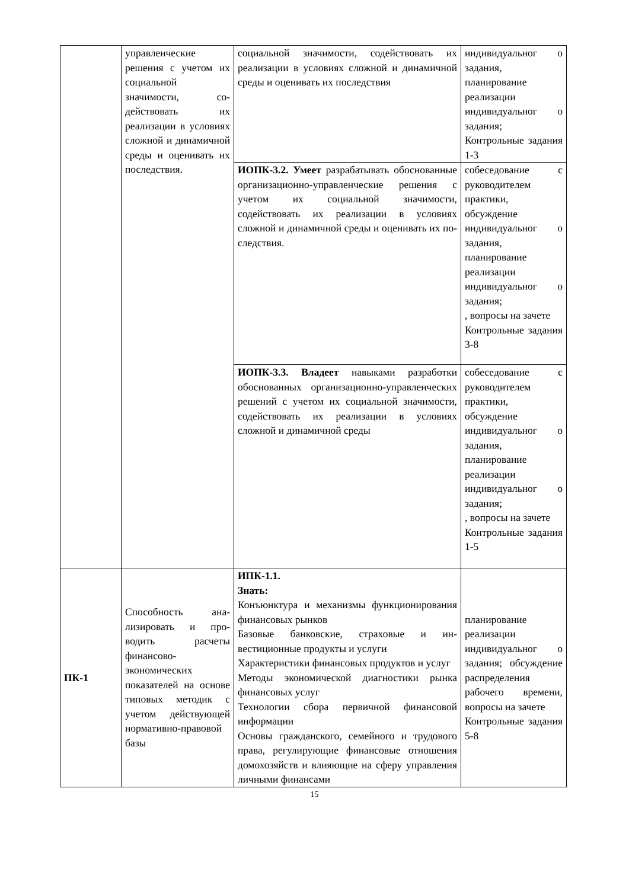| | управленческие решения с учетом их социальной значимости, со­действовать их реализации в условиях сложной и динамичной среды и оцени­вать их послед­ствия. | социальной значимости, содействовать их реализации в условиях сложной и динамичной среды и оценивать их по­следствия | индивидуальног о задания, планирование реализации индивидуальног о задания; Контрольные задания 1-3 |
| | | ИОПК-3.2. Умеет разрабатывать обоснованные организационно-управленческие решения с учетом их социальной значимости, содействовать их реализации в условиях сложной и динамичной среды и оценивать их по­следствия. | собеседование с руководителем практики, обсуждение индивидуальног о задания, планирование реализации индивидуальног о задания; , вопросы на зачете Контрольные задания 3-8 |
| | | ИОПК-3.3. Владеет навыками разра­ботки обоснованных организационно-управленческих решений с учетом их социальной значимости, содействовать их реализации в условиях сложной и динамичной среды | собеседование с руководителем практики, обсуждение индивидуальног о задания, планирование реализации индивидуальног о задания; , вопросы на зачете Контрольные задания 1-5 |
| ПК-1 | Способность ана­лизировать и про­водить расчеты финансово-экономических показателей на основе типовых методик с учетом действующей нормативно-правовой базы | ИПК-1.1. Знать: Конъюнктура и механизмы функцио­нирования финансовых рынков Базовые банковские, страховые и ин­вестиционные продукты и услуги Характеристики финансовых продук­тов и услуг Методы экономической диагностики рынка финансовых услуг Технологии сбора первичной финан­совой информации Основы гражданского, семейного и трудового права, регулирующие фи­нансовые отношения домохозяйств и влияющие на сферу управления лич­ными финансами | планирование реализации индивидуальног о задания; обсуждение распределения рабочего времени, вопросы на зачете Контрольные задания 5-8 |
15